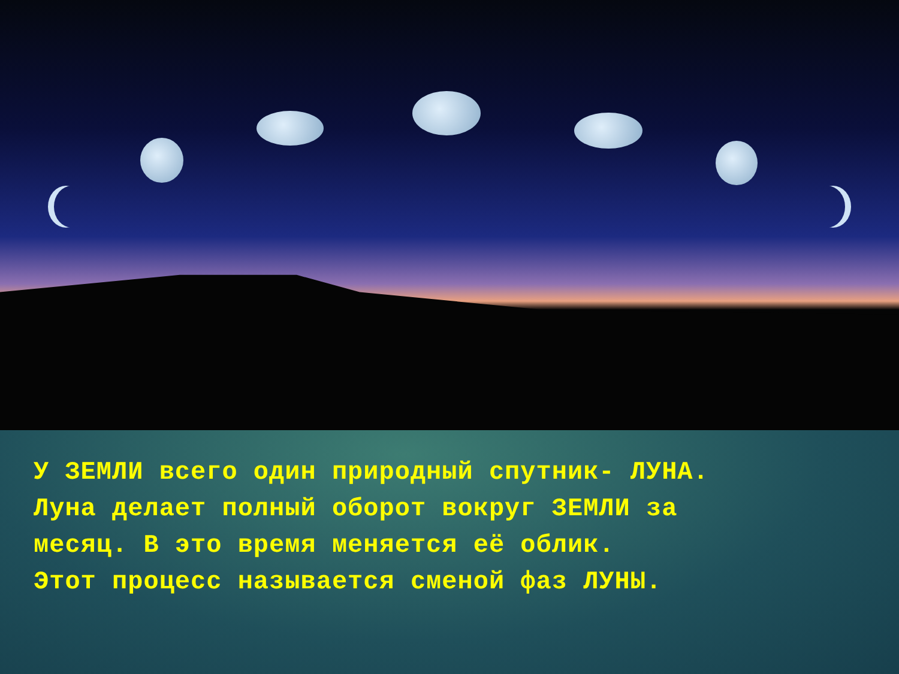У ЗЕМЛИ всего один природный спутник- ЛУНА.
Луна делает полный оборот вокруг ЗЕМЛИ за
месяц. В это время меняется её облик.
Этот процесс называется сменой фаз ЛУНЫ.